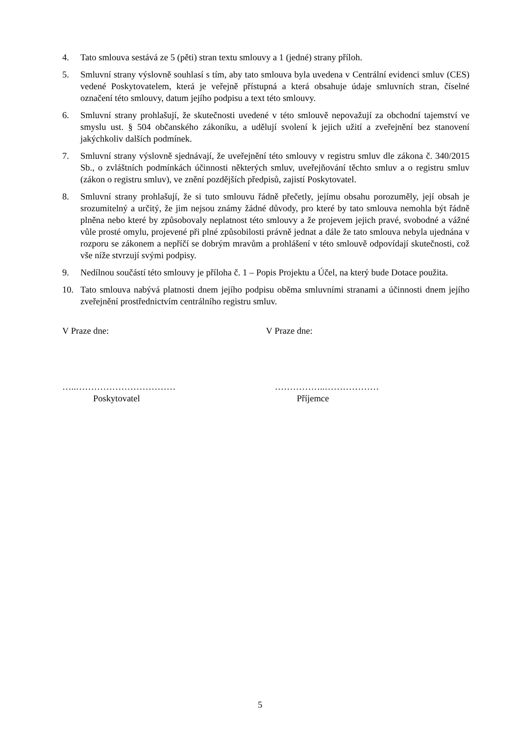4. Tato smlouva sestává ze 5 (pěti) stran textu smlouvy a 1 (jedné) strany příloh.
5. Smluvní strany výslovně souhlasí s tím, aby tato smlouva byla uvedena v Centrální evidenci smluv (CES) vedené Poskytovatelem, která je veřejně přístupná a která obsahuje údaje smluvních stran, číselné označení této smlouvy, datum jejího podpisu a text této smlouvy.
6. Smluvní strany prohlašují, že skutečnosti uvedené v této smlouvě nepovažují za obchodní tajemství ve smyslu ust. § 504 občanského zákoníku, a udělují svolení k jejich užití a zveřejnění bez stanovení jakýchkoliv dalších podmínek.
7. Smluvní strany výslovně sjednávají, že uveřejnění této smlouvy v registru smluv dle zákona č. 340/2015 Sb., o zvláštních podmínkách účinnosti některých smluv, uveřejňování těchto smluv a o registru smluv (zákon o registru smluv), ve znění pozdějších předpisů, zajistí Poskytovatel.
8. Smluvní strany prohlašují, že si tuto smlouvu řádně přečetly, jejímu obsahu porozuměly, její obsah je srozumitelný a určitý, že jim nejsou známy žádné důvody, pro které by tato smlouva nemohla být řádně plněna nebo které by způsobovaly neplatnost této smlouvy a že projevem jejich pravé, svobodné a vážné vůle prosté omylu, projevené při plné způsobilosti právně jednat a dále že tato smlouva nebyla ujednána v rozporu se zákonem a nepříčí se dobrým mravům a prohlášení v této smlouvě odpovídají skutečnosti, což vše níže stvrzují svými podpisy.
9. Nedílnou součástí této smlouvy je příloha č. 1 – Popis Projektu a Účel, na který bude Dotace použita.
10. Tato smlouva nabývá platnosti dnem jejího podpisu oběma smluvními stranami a účinnosti dnem jejího zveřejnění prostřednictvím centrálního registru smluv.
V Praze dne:
…..……………………………
Poskytovatel
V Praze dne:
……………..………………
Příjemce
5